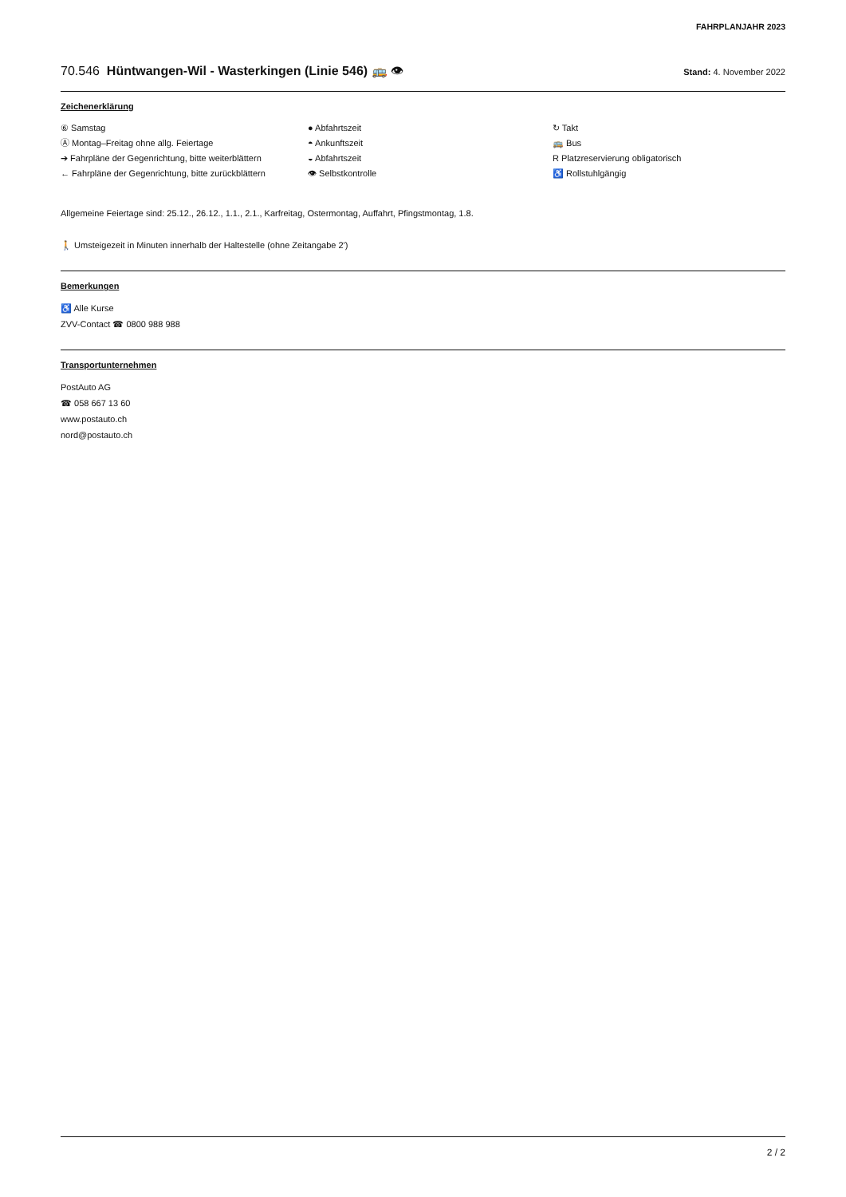FAHRPLANJAHR 2023
70.546 Hüntwangen-Wil - Wasterkingen (Linie 546) 🚌 👁 Stand: 4. November 2022
Zeichenerklärung
⑥ Samstag
Ⓐ Montag–Freitag ohne allg. Feiertage
➔ Fahrpläne der Gegenrichtung, bitte weiterblättern
← Fahrpläne der Gegenrichtung, bitte zurückblättern
● Abfahrtszeit
◓ Ankunftszeit
◒ Abfahrtszeit
👁 Selbstkontrolle
↻ Takt
🚌 Bus
R Platzreservierung obligatorisch
♿ Rollstuhlgängig
Allgemeine Feiertage sind: 25.12., 26.12., 1.1., 2.1., Karfreitag, Ostermontag, Auffahrt, Pfingstmontag, 1.8.
🚶 Umsteigezeit in Minuten innerhalb der Haltestelle (ohne Zeitangabe 2')
Bemerkungen
♿ Alle Kurse
ZVV-Contact ☎ 0800 988 988
Transportunternehmen
PostAuto AG
☎ 058 667 13 60
www.postauto.ch
nord@postauto.ch
2 / 2